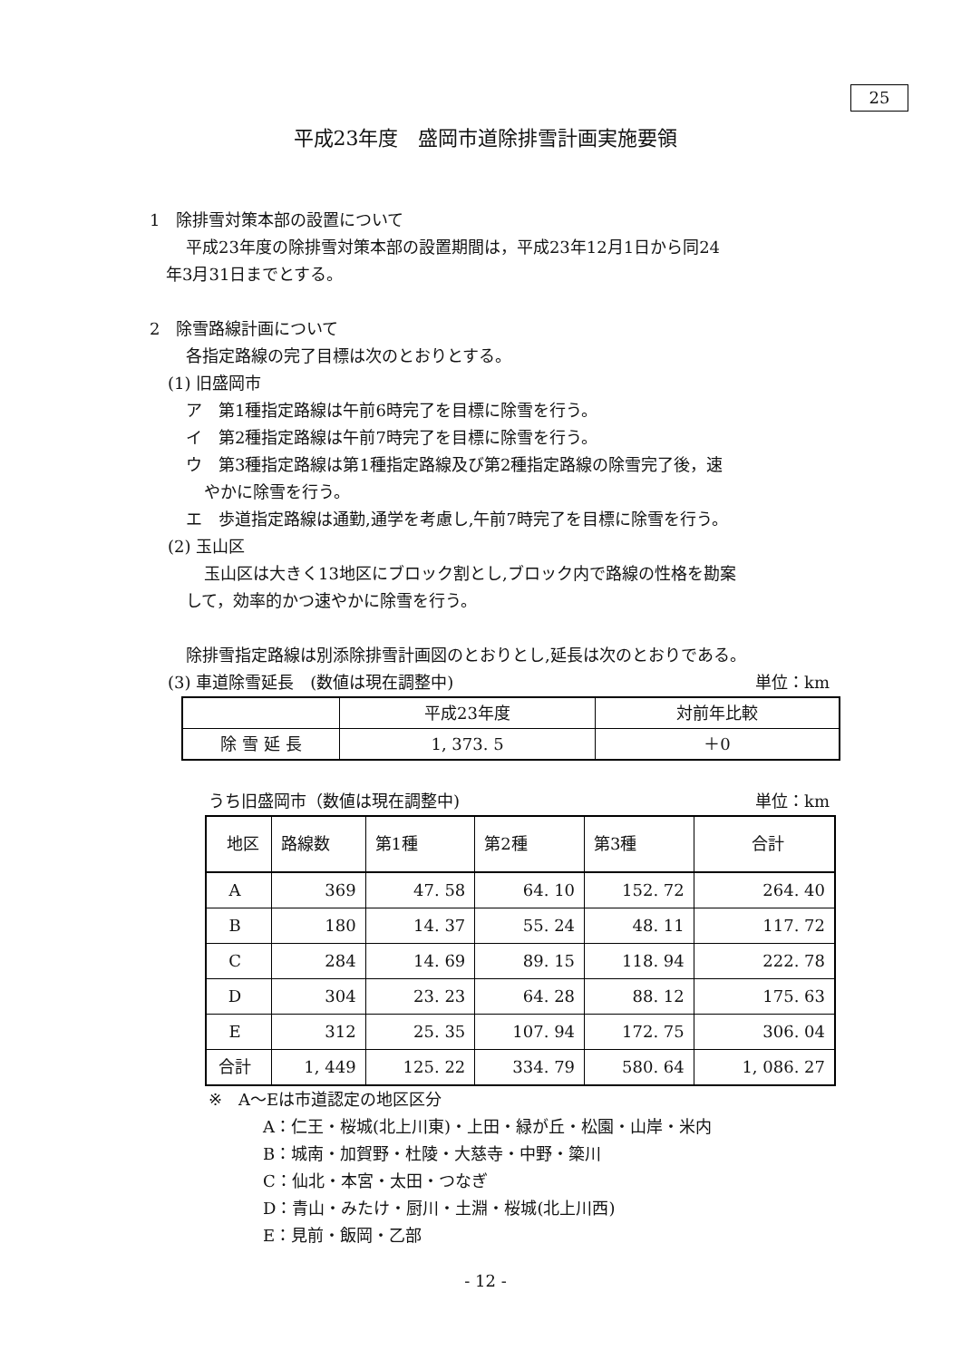25
平成23年度　盛岡市道除排雪計画実施要領
1　除排雪対策本部の設置について
平成23年度の除排雪対策本部の設置期間は，平成23年12月1日から同24
年3月31日までとする。
2　除雪路線計画について
各指定路線の完了目標は次のとおりとする。
(1) 旧盛岡市
ア　第1種指定路線は午前6時完了を目標に除雪を行う。
イ　第2種指定路線は午前7時完了を目標に除雪を行う。
ウ　第3種指定路線は第1種指定路線及び第2種指定路線の除雪完了後，速
やかに除雪を行う。
エ　歩道指定路線は通勤,通学を考慮し,午前7時完了を目標に除雪を行う。
(2) 玉山区
玉山区は大きく13地区にブロック割とし,ブロック内で路線の性格を勘案
して，効率的かつ速やかに除雪を行う。
除排雪指定路線は別添除排雪計画図のとおりとし,延長は次のとおりである。
(3) 車道除雪延長　(数値は現在調整中) 単位：km
| | 平成23年度 | 対前年比較 |
| --- | --- | --- |
| 除 雪 延 長 | 1, 373. 5 | ＋0 |
うち旧盛岡市（数値は現在調整中) 単位：km
| 地区 | 路線数 | 第1種 | 第2種 | 第3種 | 合計 |
| --- | --- | --- | --- | --- | --- |
| A | 369 | 47. 58 | 64. 10 | 152. 72 | 264. 40 |
| B | 180 | 14. 37 | 55. 24 | 48. 11 | 117. 72 |
| C | 284 | 14. 69 | 89. 15 | 118. 94 | 222. 78 |
| D | 304 | 23. 23 | 64. 28 | 88. 12 | 175. 63 |
| E | 312 | 25. 35 | 107. 94 | 172. 75 | 306. 04 |
| 合計 | 1, 449 | 125. 22 | 334. 79 | 580. 64 | 1, 086. 27 |
※　A～Eは市道認定の地区区分
A：仁王・桜城(北上川東)・上田・緑が丘・松園・山岸・米内
B：城南・加賀野・杜陵・大慈寺・中野・簗川
C：仙北・本宮・太田・つなぎ
D：青山・みたけ・厨川・土淵・桜城(北上川西)
E：見前・飯岡・乙部
- 12 -